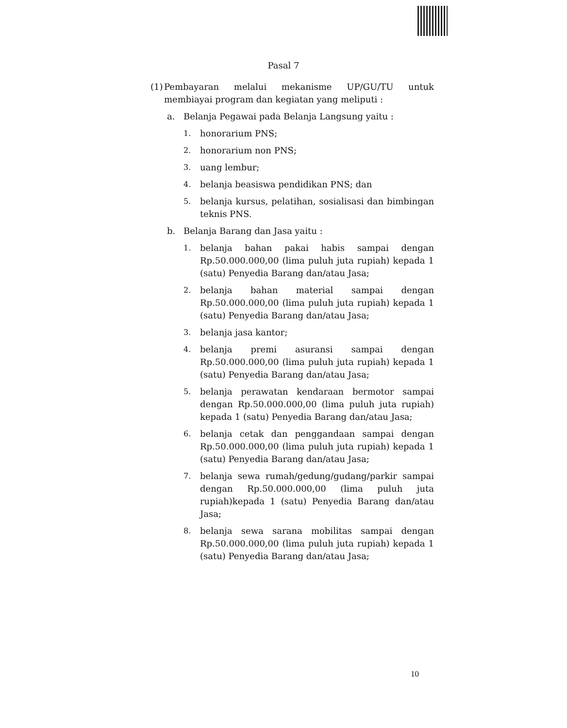Pasal 7
(1)
Pembayaran melalui mekanisme UP/GU/TU untuk membiayai program dan kegiatan yang meliputi :
a. Belanja Pegawai pada Belanja Langsung yaitu :
1. honorarium PNS;
2. honorarium non PNS;
3. uang lembur;
4. belanja beasiswa pendidikan PNS; dan
5. belanja kursus, pelatihan, sosialisasi dan bimbingan teknis PNS.
b. Belanja Barang dan Jasa yaitu :
1. belanja bahan pakai habis sampai dengan Rp.50.000.000,00 (lima puluh juta rupiah) kepada 1 (satu) Penyedia Barang dan/atau Jasa;
2. belanja bahan material sampai dengan Rp.50.000.000,00 (lima puluh juta rupiah) kepada 1 (satu) Penyedia Barang dan/atau Jasa;
3. belanja jasa kantor;
4. belanja premi asuransi sampai dengan Rp.50.000.000,00 (lima puluh juta rupiah) kepada 1 (satu) Penyedia Barang dan/atau Jasa;
5. belanja perawatan kendaraan bermotor sampai dengan Rp.50.000.000,00 (lima puluh juta rupiah) kepada 1 (satu) Penyedia Barang dan/atau Jasa;
6. belanja cetak dan penggandaan sampai dengan Rp.50.000.000,00 (lima puluh juta rupiah) kepada 1 (satu) Penyedia Barang dan/atau Jasa;
7. belanja sewa rumah/gedung/gudang/parkir sampai dengan Rp.50.000.000,00 (lima puluh juta rupiah)kepada 1 (satu) Penyedia Barang dan/atau Jasa;
8. belanja sewa sarana mobilitas sampai dengan Rp.50.000.000,00 (lima puluh juta rupiah) kepada 1 (satu) Penyedia Barang dan/atau Jasa;
10